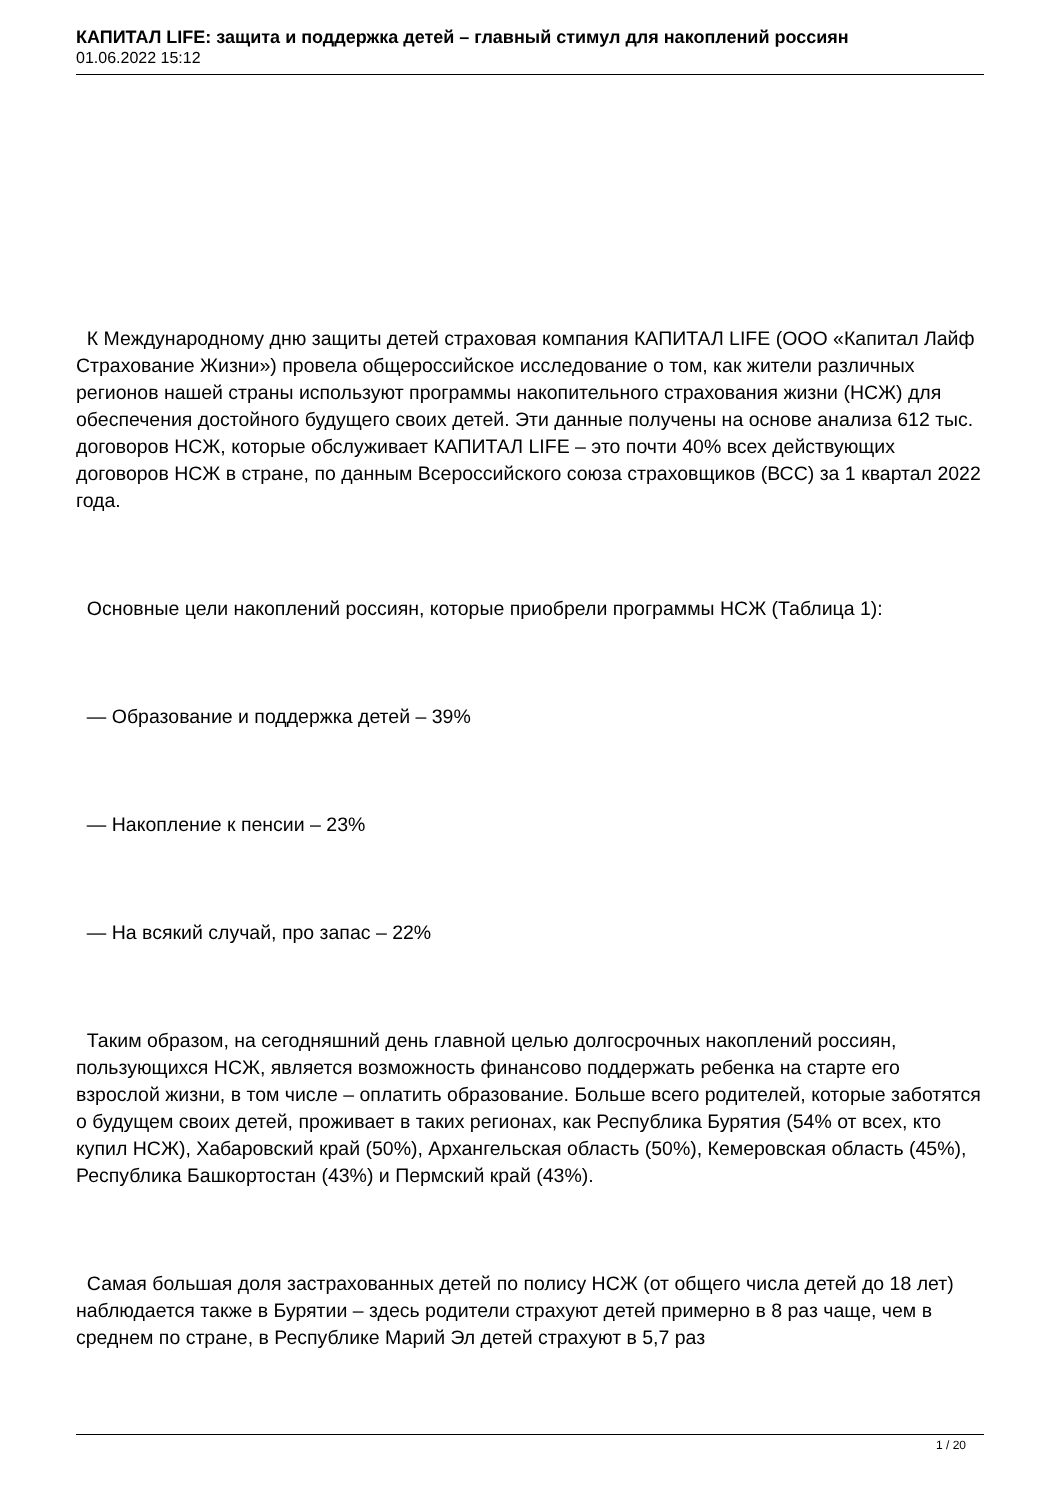КАПИТАЛ LIFE: защита и поддержка детей – главный стимул для накоплений россиян
01.06.2022 15:12
К Международному дню защиты детей страховая компания КАПИТАЛ LIFE (ООО «Капитал Лайф Страхование Жизни») провела общероссийское исследование о том, как жители различных регионов нашей страны используют программы накопительного страхования жизни (НСЖ) для обеспечения достойного будущего своих детей. Эти данные получены на основе анализа 612 тыс. договоров НСЖ, которые обслуживает КАПИТАЛ LIFE – это почти 40% всех действующих договоров НСЖ в стране, по данным Всероссийского союза страховщиков (ВСС) за 1 квартал 2022 года.
Основные цели накоплений россиян, которые приобрели программы НСЖ (Таблица 1):
— Образование и поддержка детей – 39%
— Накопление к пенсии – 23%
— На всякий случай, про запас – 22%
Таким образом, на сегодняшний день главной целью долгосрочных накоплений россиян, пользующихся НСЖ, является возможность финансово поддержать ребенка на старте его взрослой жизни, в том числе – оплатить образование. Больше всего родителей, которые заботятся о будущем своих детей, проживает в таких регионах, как Республика Бурятия (54% от всех, кто купил НСЖ), Хабаровский край (50%), Архангельская область (50%), Кемеровская область (45%), Республика Башкортостан (43%) и Пермский край (43%).
Самая большая доля застрахованных детей по полису НСЖ (от общего числа детей до 18 лет) наблюдается также в Бурятии – здесь родители страхуют детей примерно в 8 раз чаще, чем в среднем по стране, в Республике Марий Эл детей страхуют в 5,7 раз
1 / 20